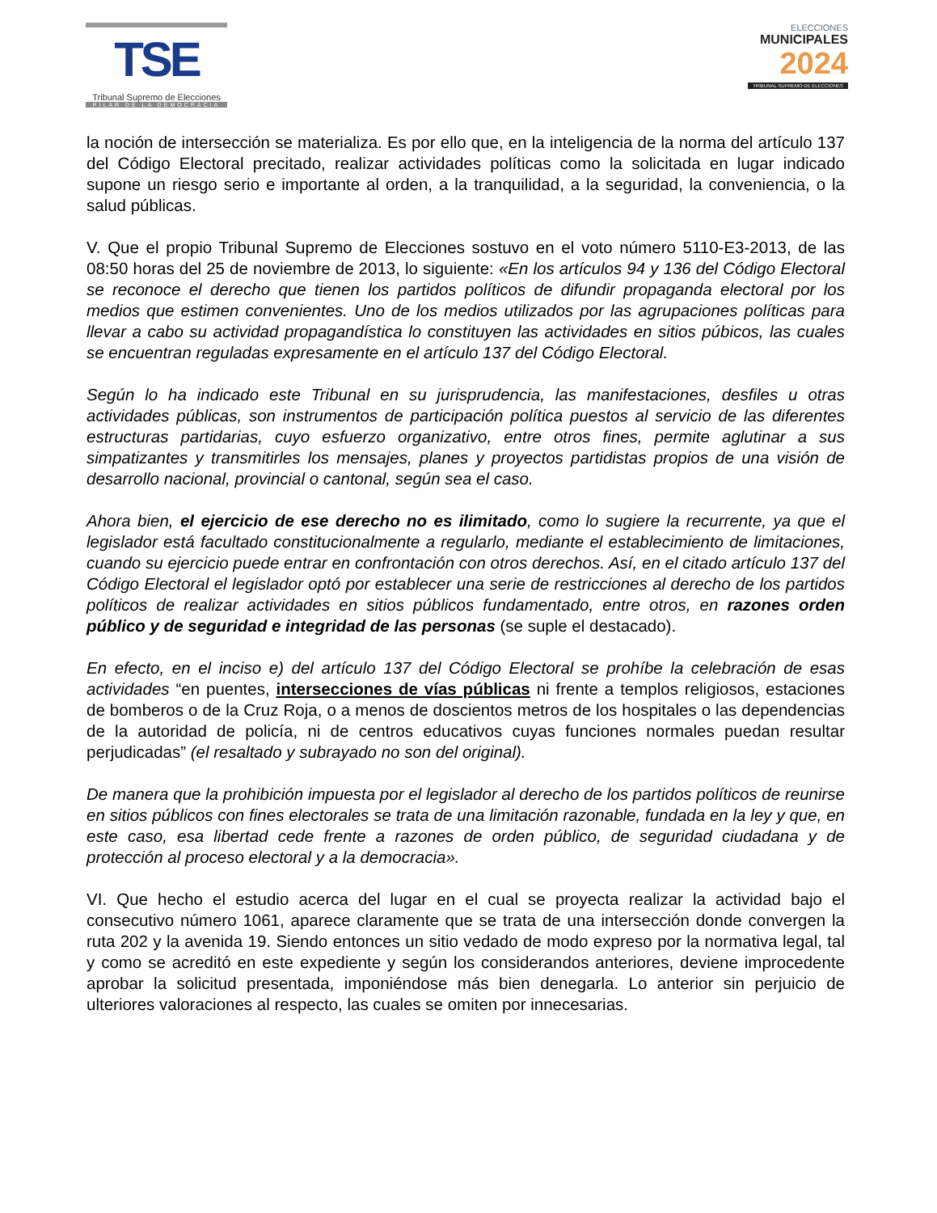TSE
Tribunal Supremo de Elecciones
PILAR DE LA DEMOCRACIA
ELECCIONES
MUNICIPALES
2024
TRIBUNAL SUPREMO DE ELECCIONES
la noción de intersección se materializa. Es por ello que, en la inteligencia de la norma del artículo 137 del Código Electoral precitado, realizar actividades políticas como la solicitada en lugar indicado supone un riesgo serio e importante al orden, a la tranquilidad, a la seguridad, la conveniencia, o la salud públicas.
V. Que el propio Tribunal Supremo de Elecciones sostuvo en el voto número 5110-E3-2013, de las 08:50 horas del 25 de noviembre de 2013, lo siguiente: «En los artículos 94 y 136 del Código Electoral se reconoce el derecho que tienen los partidos políticos de difundir propaganda electoral por los medios que estimen convenientes. Uno de los medios utilizados por las agrupaciones políticas para llevar a cabo su actividad propagandística lo constituyen las actividades en sitios púbicos, las cuales se encuentran reguladas expresamente en el artículo 137 del Código Electoral.
Según lo ha indicado este Tribunal en su jurisprudencia, las manifestaciones, desfiles u otras actividades públicas, son instrumentos de participación política puestos al servicio de las diferentes estructuras partidarias, cuyo esfuerzo organizativo, entre otros fines, permite aglutinar a sus simpatizantes y transmitirles los mensajes, planes y proyectos partidistas propios de una visión de desarrollo nacional, provincial o cantonal, según sea el caso.
Ahora bien, el ejercicio de ese derecho no es ilimitado, como lo sugiere la recurrente, ya que el legislador está facultado constitucionalmente a regularlo, mediante el establecimiento de limitaciones, cuando su ejercicio puede entrar en confrontación con otros derechos. Así, en el citado artículo 137 del Código Electoral el legislador optó por establecer una serie de restricciones al derecho de los partidos políticos de realizar actividades en sitios públicos fundamentado, entre otros, en razones orden público y de seguridad e integridad de las personas (se suple el destacado).
En efecto, en el inciso e) del artículo 137 del Código Electoral se prohíbe la celebración de esas actividades “en puentes, intersecciones de vías públicas ni frente a templos religiosos, estaciones de bomberos o de la Cruz Roja, o a menos de doscientos metros de los hospitales o las dependencias de la autoridad de policía, ni de centros educativos cuyas funciones normales puedan resultar perjudicadas” (el resaltado y subrayado no son del original).
De manera que la prohibición impuesta por el legislador al derecho de los partidos políticos de reunirse en sitios públicos con fines electorales se trata de una limitación razonable, fundada en la ley y que, en este caso, esa libertad cede frente a razones de orden público, de seguridad ciudadana y de protección al proceso electoral y a la democracia».
VI. Que hecho el estudio acerca del lugar en el cual se proyecta realizar la actividad bajo el consecutivo número 1061, aparece claramente que se trata de una intersección donde convergen la ruta 202 y la avenida 19. Siendo entonces un sitio vedado de modo expreso por la normativa legal, tal y como se acreditó en este expediente y según los considerandos anteriores, deviene improcedente aprobar la solicitud presentada, imponiéndose más bien denegarla. Lo anterior sin perjuicio de ulteriores valoraciones al respecto, las cuales se omiten por innecesarias.